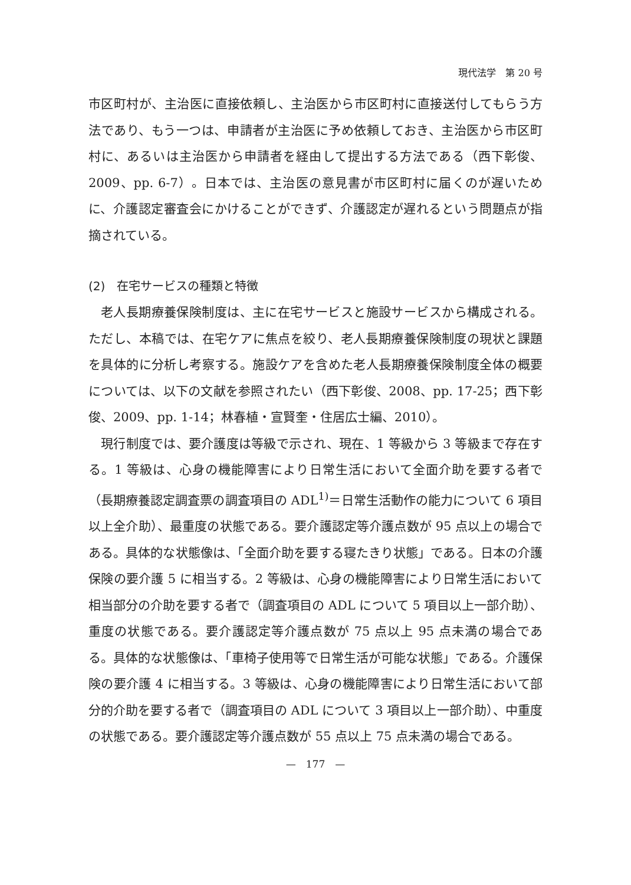現代法学　第 20 号
市区町村が、主治医に直接依頼し、主治医から市区町村に直接送付してもらう方法であり、もう一つは、申請者が主治医に予め依頼しておき、主治医から市区町村に、あるいは主治医から申請者を経由して提出する方法である（西下彰俊、2009、pp. 6-7）。日本では、主治医の意見書が市区町村に届くのが遅いために、介護認定審査会にかけることができず、介護認定が遅れるという問題点が指摘されている。
(2)　在宅サービスの種類と特徴
老人長期療養保険制度は、主に在宅サービスと施設サービスから構成される。ただし、本稿では、在宅ケアに焦点を絞り、老人長期療養保険制度の現状と課題を具体的に分析し考察する。施設ケアを含めた老人長期療養保険制度全体の概要については、以下の文献を参照されたい（西下彰俊、2008、pp. 17-25；西下彰俊、2009、pp. 1-14；林春植・宣賢奎・住居広士編、2010）。
現行制度では、要介護度は等級で示され、現在、1 等級から 3 等級まで存在する。1 等級は、心身の機能障害により日常生活において全面介助を要する者で（長期療養認定調査票の調査項目の ADL<sup>1)</sup>＝日常生活動作の能力について 6 項目以上全介助）、最重度の状態である。要介護認定等介護点数が 95 点以上の場合である。具体的な状態像は、「全面介助を要する寝たきり状態」である。日本の介護保険の要介護 5 に相当する。2 等級は、心身の機能障害により日常生活において相当部分の介助を要する者で（調査項目の ADL について 5 項目以上一部介助）、重度の状態である。要介護認定等介護点数が 75 点以上 95 点未満の場合である。具体的な状態像は、「車椅子使用等で日常生活が可能な状態」である。介護保険の要介護 4 に相当する。3 等級は、心身の機能障害により日常生活において部分的介助を要する者で（調査項目の ADL について 3 項目以上一部介助）、中重度の状態である。要介護認定等介護点数が 55 点以上 75 点未満の場合である。
—　177　—